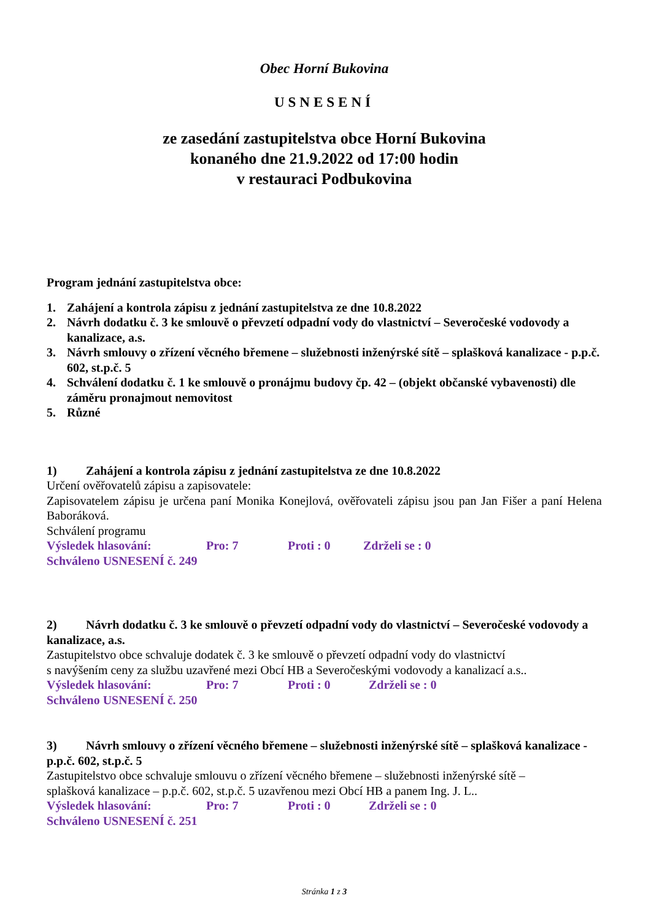Obec Horní Bukovina
USNESENÍ
ze zasedání zastupitelstva obce Horní Bukovina
konaného dne 21.9.2022 od 17:00 hodin
v restauraci Podbukovina
Program jednání zastupitelstva obce:
1. Zahájení a kontrola zápisu z jednání zastupitelstva ze dne 10.8.2022
2. Návrh dodatku č. 3 ke smlouvě o převzetí odpadní vody do vlastnictví – Severočeské vodovody a kanalizace, a.s.
3. Návrh smlouvy o zřízení věcného břemene – služebnosti inženýrské sítě – splašková kanalizace - p.p.č. 602, st.p.č. 5
4. Schválení dodatku č. 1 ke smlouvě o pronájmu budovy čp. 42 – (objekt občanské vybavenosti) dle záměru pronajmout nemovitost
5. Různé
1) Zahájení a kontrola zápisu z jednání zastupitelstva ze dne 10.8.2022
Určení ověřovatelů zápisu a zapisovatele:
Zapisovatelem zápisu je určena paní Monika Konejlová, ověřovateli zápisu jsou pan Jan Fišer a paní Helena Baboráková.
Schválení programu
Výsledek hlasování: Pro: 7 Proti : 0 Zdrželi se : 0
Schváleno USNESENÍ č. 249
2) Návrh dodatku č. 3 ke smlouvě o převzetí odpadní vody do vlastnictví – Severočeské vodovody a kanalizace, a.s.
Zastupitelstvo obce schvaluje dodatek č. 3 ke smlouvě o převzetí odpadní vody do vlastnictví
s navýšením ceny za službu uzavřené mezi Obcí HB a Severočeskými vodovody a kanalizací a.s..
Výsledek hlasování: Pro: 7 Proti : 0 Zdrželi se : 0
Schváleno USNESENÍ č. 250
3) Návrh smlouvy o zřízení věcného břemene – služebnosti inženýrské sítě – splašková kanalizace - p.p.č. 602, st.p.č. 5
Zastupitelstvo obce schvaluje smlouvu o zřízení věcného břemene – služebnosti inženýrské sítě –
splašková kanalizace – p.p.č. 602, st.p.č. 5 uzavřenou mezi Obcí HB a panem Ing. J. L..
Výsledek hlasování: Pro: 7 Proti : 0 Zdrželi se : 0
Schváleno USNESENÍ č. 251
Stránka 1 z 3